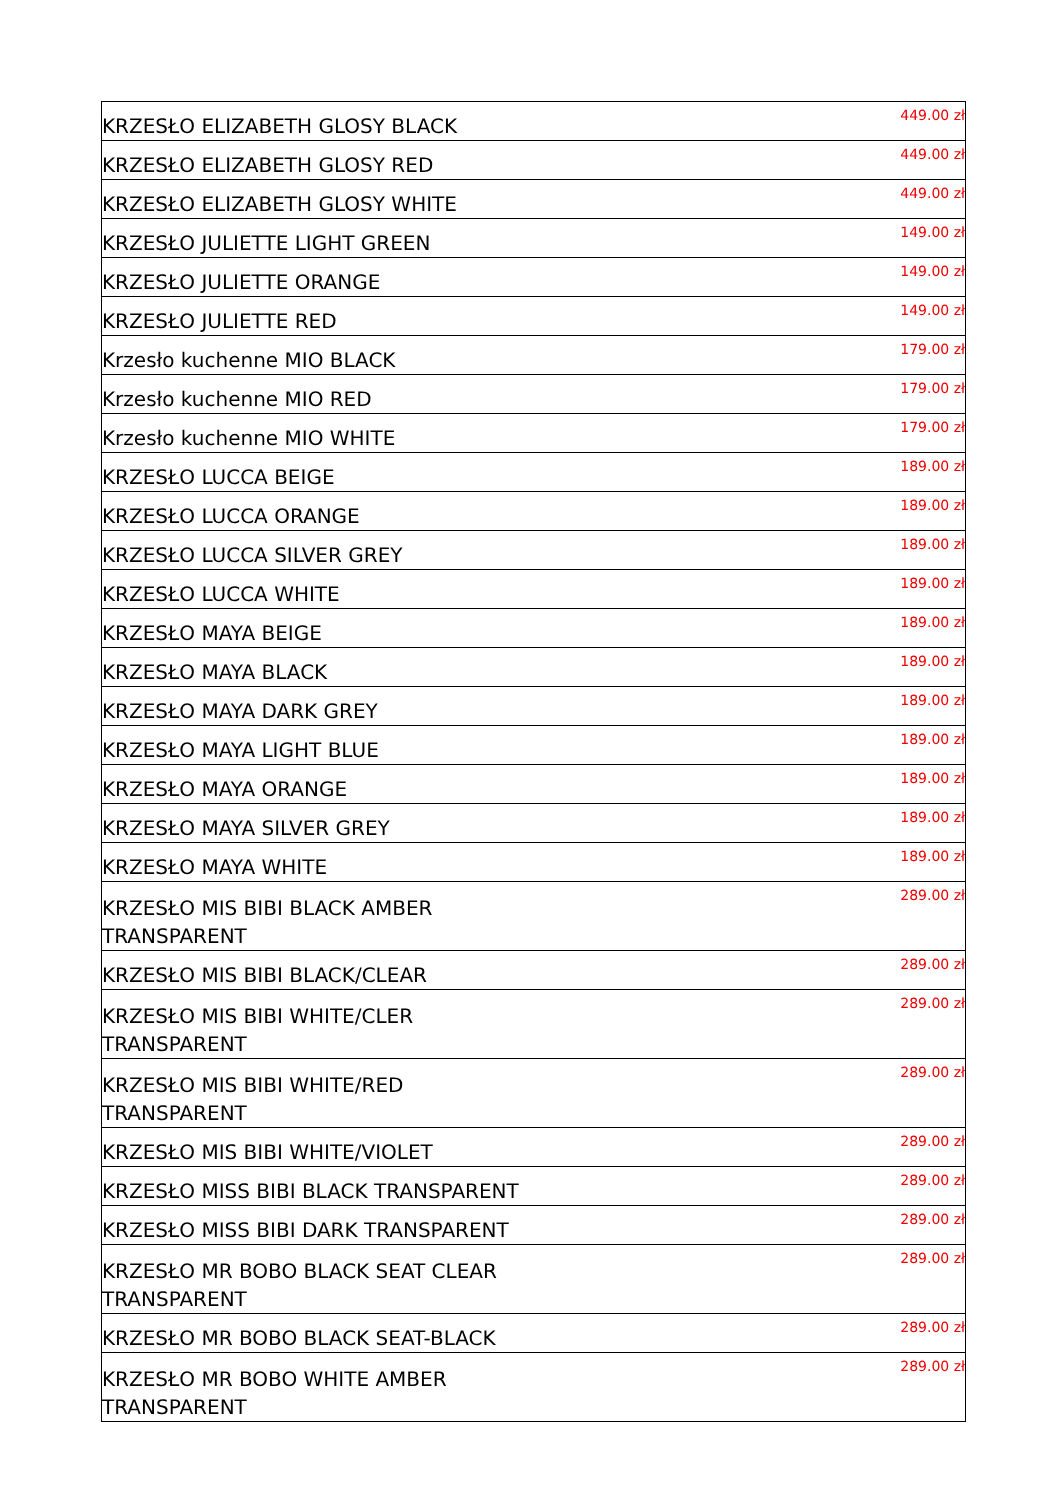| KRZESŁO ELIZABETH GLOSY BLACK | 449.00 zł |
| KRZESŁO ELIZABETH GLOSY RED | 449.00 zł |
| KRZESŁO ELIZABETH GLOSY WHITE | 449.00 zł |
| KRZESŁO JULIETTE LIGHT GREEN | 149.00 zł |
| KRZESŁO JULIETTE ORANGE | 149.00 zł |
| KRZESŁO JULIETTE RED | 149.00 zł |
| Krzesło kuchenne MIO BLACK | 179.00 zł |
| Krzesło kuchenne MIO RED | 179.00 zł |
| Krzesło kuchenne MIO WHITE | 179.00 zł |
| KRZESŁO LUCCA BEIGE | 189.00 zł |
| KRZESŁO LUCCA ORANGE | 189.00 zł |
| KRZESŁO LUCCA SILVER GREY | 189.00 zł |
| KRZESŁO LUCCA WHITE | 189.00 zł |
| KRZESŁO MAYA BEIGE | 189.00 zł |
| KRZESŁO MAYA BLACK | 189.00 zł |
| KRZESŁO MAYA DARK GREY | 189.00 zł |
| KRZESŁO MAYA LIGHT BLUE | 189.00 zł |
| KRZESŁO MAYA ORANGE | 189.00 zł |
| KRZESŁO MAYA SILVER GREY | 189.00 zł |
| KRZESŁO MAYA WHITE | 189.00 zł |
| KRZESŁO MIS BIBI BLACK AMBER TRANSPARENT | 289.00 zł |
| KRZESŁO MIS BIBI BLACK/CLEAR | 289.00 zł |
| KRZESŁO MIS BIBI WHITE/CLER TRANSPARENT | 289.00 zł |
| KRZESŁO MIS BIBI WHITE/RED TRANSPARENT | 289.00 zł |
| KRZESŁO MIS BIBI WHITE/VIOLET | 289.00 zł |
| KRZESŁO MISS BIBI BLACK TRANSPARENT | 289.00 zł |
| KRZESŁO MISS BIBI DARK TRANSPARENT | 289.00 zł |
| KRZESŁO MR BOBO BLACK SEAT CLEAR TRANSPARENT | 289.00 zł |
| KRZESŁO MR BOBO BLACK SEAT-BLACK | 289.00 zł |
| KRZESŁO MR BOBO WHITE AMBER TRANSPARENT | 289.00 zł |